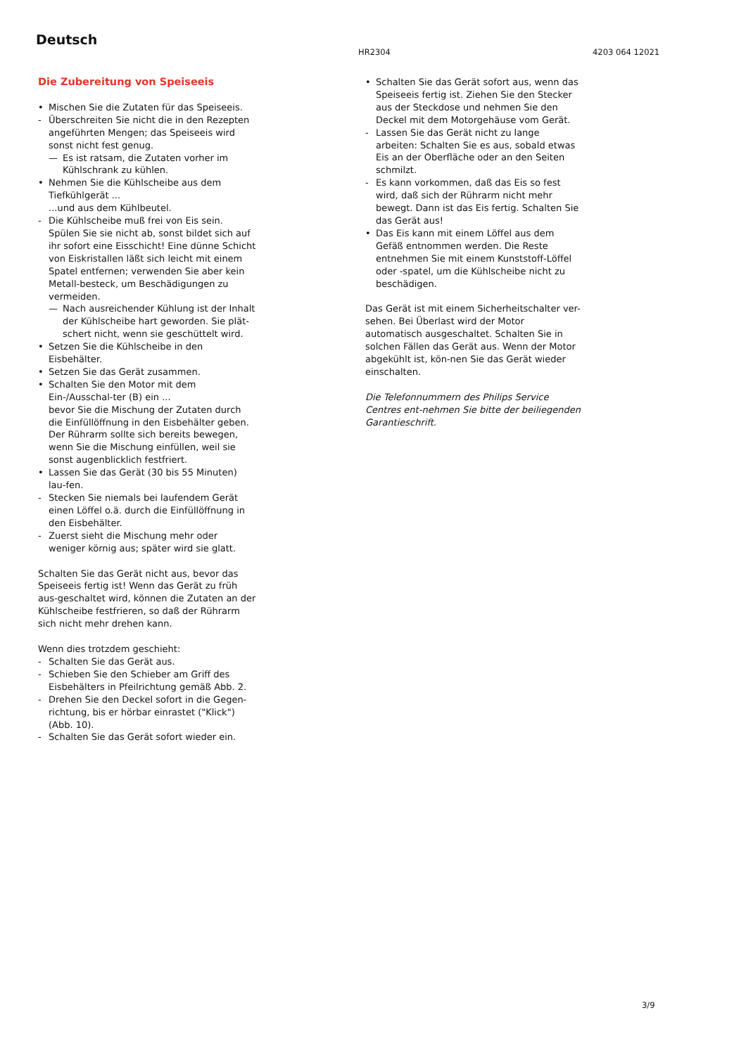Deutsch
HR2304 4203 064 12021
Die Zubereitung von Speiseeis
• Mischen Sie die Zutaten für das Speiseeis.
- Überschreiten Sie nicht die in den Rezepten angeführten Mengen; das Speiseeis wird sonst nicht fest genug.
— Es ist ratsam, die Zutaten vorher im Kühlschrank zu kühlen.
• Nehmen Sie die Kühlscheibe aus dem Tiefkühlgerät ...
...und aus dem Kühlbeutel.
- Die Kühlscheibe muß frei von Eis sein. Spülen Sie sie nicht ab, sonst bildet sich auf ihr sofort eine Eisschicht! Eine dünne Schicht von Eiskristallen läßt sich leicht mit einem Spatel entfernen; verwenden Sie aber kein Metall-besteck, um Beschädigungen zu vermeiden.
— Nach ausreichender Kühlung ist der Inhalt der Kühlscheibe hart geworden. Sie plät-schert nicht, wenn sie geschüttelt wird.
• Setzen Sie die Kühlscheibe in den Eisbehälter.
• Setzen Sie das Gerät zusammen.
• Schalten Sie den Motor mit dem Ein-/Ausschal-ter (B) ein ...
bevor Sie die Mischung der Zutaten durch die Einfüllöffnung in den Eisbehälter geben.
Der Rührarm sollte sich bereits bewegen, wenn Sie die Mischung einfüllen, weil sie sonst augenblicklich festfriert.
• Lassen Sie das Gerät (30 bis 55 Minuten) lau-fen.
- Stecken Sie niemals bei laufendem Gerät einen Löffel o.ä. durch die Einfüllöffnung in den Eisbehälter.
- Zuerst sieht die Mischung mehr oder weniger körnig aus; später wird sie glatt.
Schalten Sie das Gerät nicht aus, bevor das Speiseeis fertig ist! Wenn das Gerät zu früh aus-geschaltet wird, können die Zutaten an der Kühlscheibe festfrieren, so daß der Rührarm sich nicht mehr drehen kann.
Wenn dies trotzdem geschieht:
- Schalten Sie das Gerät aus.
- Schieben Sie den Schieber am Griff des Eisbehälters in Pfeilrichtung gemäß Abb. 2.
- Drehen Sie den Deckel sofort in die Gegen-richtung, bis er hörbar einrastet ("Klick") (Abb. 10).
- Schalten Sie das Gerät sofort wieder ein.
• Schalten Sie das Gerät sofort aus, wenn das Speiseeis fertig ist. Ziehen Sie den Stecker aus der Steckdose und nehmen Sie den Deckel mit dem Motorgehäuse vom Gerät.
- Lassen Sie das Gerät nicht zu lange arbeiten: Schalten Sie es aus, sobald etwas Eis an der Oberfläche oder an den Seiten schmilzt.
- Es kann vorkommen, daß das Eis so fest wird, daß sich der Rührarm nicht mehr bewegt. Dann ist das Eis fertig. Schalten Sie das Gerät aus!
• Das Eis kann mit einem Löffel aus dem Gefäß entnommen werden. Die Reste entnehmen Sie mit einem Kunststoff-Löffel oder -spatel, um die Kühlscheibe nicht zu beschädigen.
Das Gerät ist mit einem Sicherheitschalter ver-sehen. Bei Überlast wird der Motor automatisch ausgeschaltet. Schalten Sie in solchen Fällen das Gerät aus. Wenn der Motor abgekühlt ist, kön-nen Sie das Gerät wieder einschalten.
Die Telefonnummern des Philips Service Centres ent-nehmen Sie bitte der beiliegenden Garantieschrift.
3/9